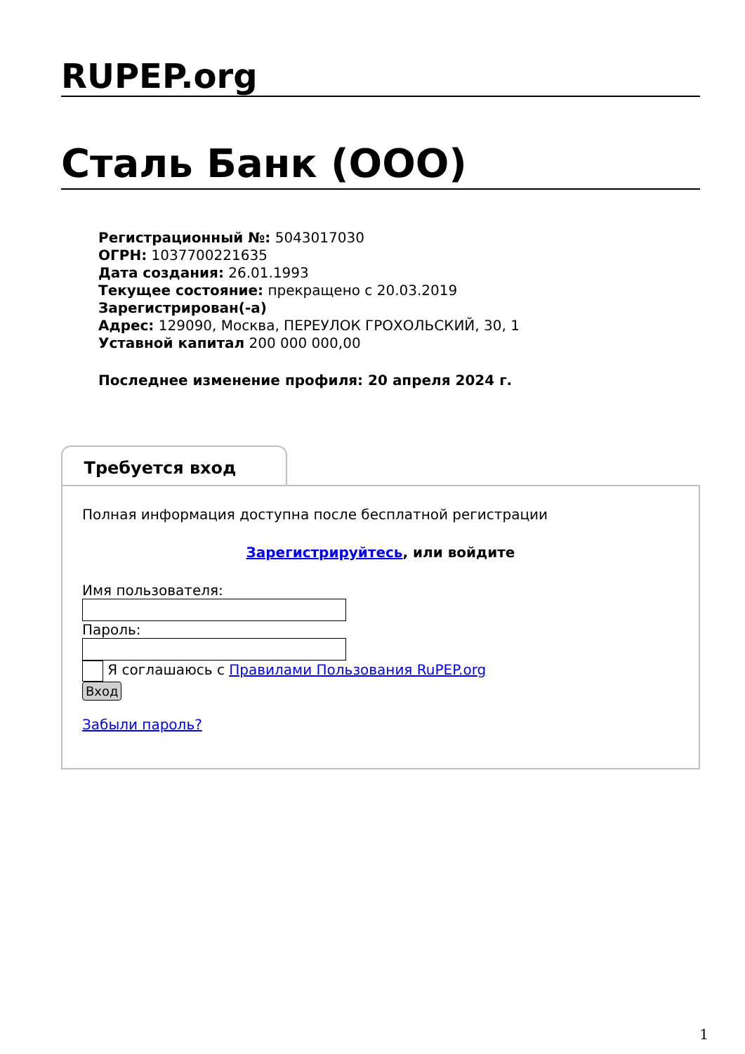RUPEP.org
Сталь Банк (ООО)
Регистрационный №: 5043017030
ОГРН: 1037700221635
Дата создания: 26.01.1993
Текущее состояние: прекращено с 20.03.2019
Зарегистрирован(-а)
Адрес: 129090, Москва, ПЕРЕУЛОК ГРОХОЛЬСКИЙ, 30, 1
Уставной капитал 200 000 000,00
Последнее изменение профиля: 20 апреля 2024 г.
Требуется вход
Полная информация доступна после бесплатной регистрации
Зарегистрируйтесь, или войдите
Имя пользователя:
Пароль:
Я соглашаюсь с Правилами Пользования RuPEP.org
Вход
Забыли пароль?
1